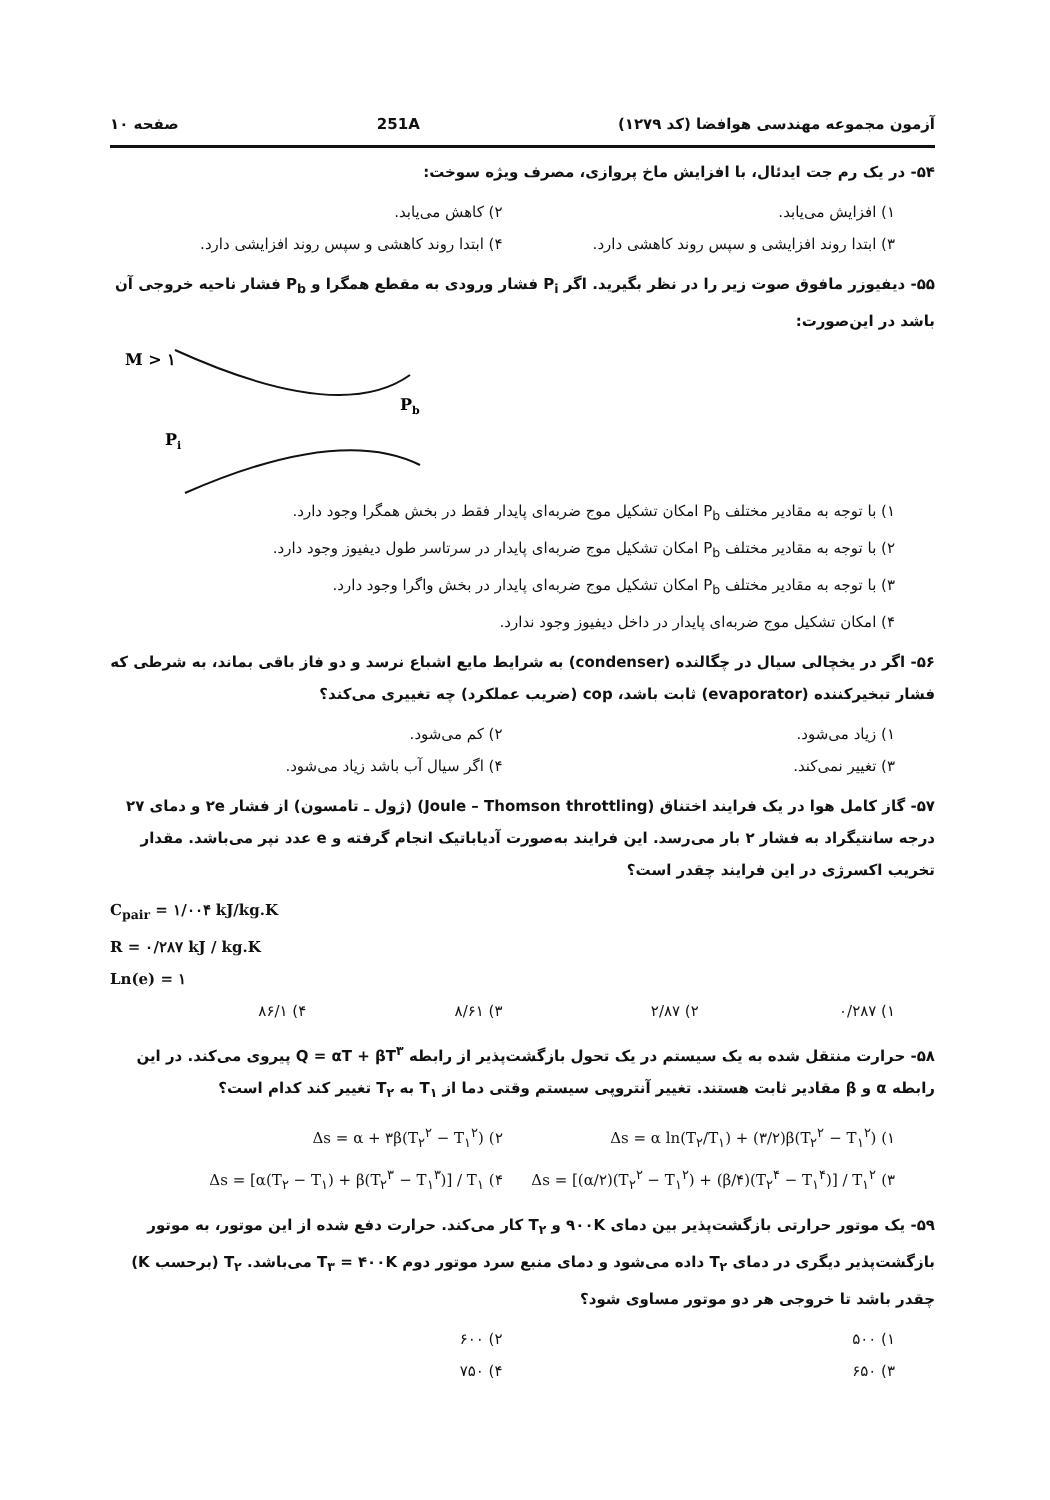آزمون مجموعه مهندسی هوافضا (کد ۱۲۷۹) 251A صفحه ۱۰
۵۴- در یک رم جت ایدئال، با افزایش ماخ پروازی، مصرف ویژه سوخت:
۱) افزایش می‌یابد. ۲) کاهش می‌یابد. ۳) ابتدا روند افزایشی و سپس روند کاهشی دارد. ۴) ابتدا روند کاهشی و سپس روند افزایشی دارد.
۵۵- دیفیوزر مافوق صوت زیر را در نظر بگیرید. اگر P<sub>i</sub> فشار ورودی به مقطع همگرا و P<sub>b</sub> فشار ناحیه خروجی آن باشد در این‌صورت:
M > ۱
Pb
Pi
۱) با توجه به مقادیر مختلف P<sub>b</sub> امکان تشکیل موج ضربه‌ای پایدار فقط در بخش همگرا وجود دارد.
۲) با توجه به مقادیر مختلف P<sub>b</sub> امکان تشکیل موج ضربه‌ای پایدار در سرتاسر طول دیفیوز وجود دارد.
۳) با توجه به مقادیر مختلف P<sub>b</sub> امکان تشکیل موج ضربه‌ای پایدار در بخش واگرا وجود دارد.
۴) امکان تشکیل موج ضربه‌ای پایدار در داخل دیفیوز وجود ندارد.
۵۶- اگر در یخچالی سیال در چگالنده (condenser) به شرایط مایع اشباع نرسد و دو فاز باقی بماند، به شرطی که فشار تبخیرکننده (evaporator) ثابت باشد، cop (ضریب عملکرد) چه تغییری می‌کند؟
۱) زیاد می‌شود. ۲) کم می‌شود. ۳) تغییر نمی‌کند. ۴) اگر سیال آب باشد زیاد می‌شود.
۵۷- گاز کامل هوا در یک فرایند اختناق (Joule – Thomson throttling) (ژول ـ تامسون) از فشار ۲e و دمای ۲۷ درجه سانتیگراد به فشار ۲ بار می‌رسد. این فرایند به‌صورت آدیاباتیک انجام گرفته و e عدد نپر می‌باشد. مقدار تخریب اکسرژی در این فرایند چقدر است؟
C<sub>pair</sub> = ۱/۰۰۴ kJ/kg.K
R = ۰/۲۸۷ kJ / kg.K
Ln(e) = ۱
۱) ۰/۲۸۷ ۲) ۲/۸۷ ۳) ۸/۶۱ ۴) ۸۶/۱
۵۸- حرارت منتقل شده به یک سیستم در یک تحول بازگشت‌پذیر از رابطه Q = αT + βT<sup>۳</sup> پیروی می‌کند. در این رابطه α و β مقادیر ثابت هستند. تغییر آنتروپی سیستم وقتی دما از T<sub>۱</sub> به T<sub>۲</sub> تغییر کند کدام است؟
۱) Δs = α ln(T<sub>۲</sub>/T<sub>۱</sub>) + (۳/۲)β(T<sub>۲</sub><sup>۲</sup> − T<sub>۱</sub><sup>۲</sup>) ۲) Δs = α + ۳β(T<sub>۲</sub><sup>۲</sup> − T<sub>۱</sub><sup>۲</sup>) ۳) Δs = [(α/۲)(T<sub>۲</sub><sup>۲</sup> − T<sub>۱</sub><sup>۲</sup>) + (β/۴)(T<sub>۲</sub><sup>۴</sup> − T<sub>۱</sub><sup>۴</sup>)] / T<sub>۱</sub><sup>۲</sup> ۴) Δs = [α(T<sub>۲</sub> − T<sub>۱</sub>) + β(T<sub>۲</sub><sup>۳</sup> − T<sub>۱</sub><sup>۳</sup>)] / T<sub>۱</sub>
۵۹- یک موتور حرارتی بازگشت‌پذیر بین دمای ۹۰۰K و T<sub>۲</sub> کار می‌کند. حرارت دفع شده از این موتور، به موتور بازگشت‌پذیر دیگری در دمای T<sub>۲</sub> داده می‌شود و دمای منبع سرد موتور دوم T<sub>۳</sub> = ۴۰۰K می‌باشد. T<sub>۲</sub> (برحسب K) چقدر باشد تا خروجی هر دو موتور مساوی شود؟
۱) ۵۰۰ ۲) ۶۰۰ ۳) ۶۵۰ ۴) ۷۵۰